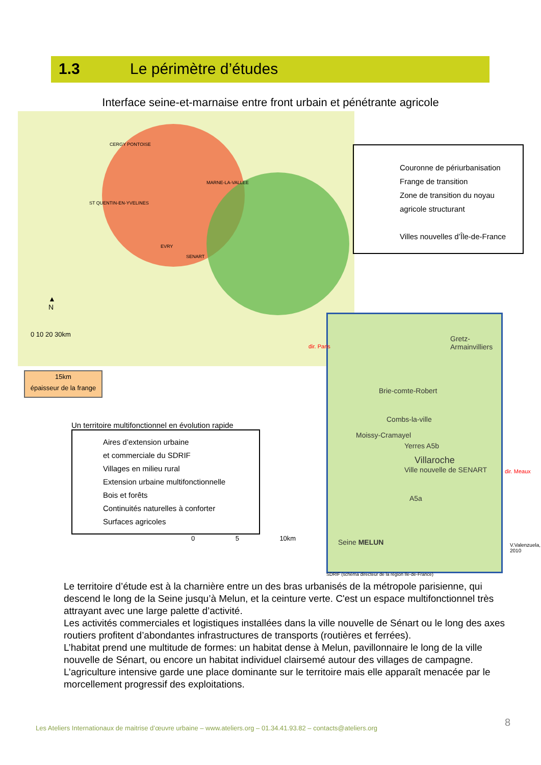1.3 Le périmètre d’études
Interface seine-et-marnaise entre front urbain et pénétrante agricole
CERGY PONTOISE
MARNE-LA-VALLEE
ST QUENTIN-EN-YVELINES
EVRY
SENART
▲
N
0 10 20 30km
Couronne de périurbanisation
Frange de transition
Zone de transition du noyau agricole structurant
Villes nouvelles d’Île-de-France
15km
épaisseur de la frange
Gretz-Armainvilliers
Brie-comte-Robert
Combs-la-ville
Moissy-Cramayel
Yerres A5b
Villaroche
Ville nouvelle de SENART
A5a
Seine MELUN
dir. Paris
dir. Meaux
V.Valenzuela, 2010
SDRIF (schéma directeur de la région Ile-de-France)
Un territoire multifonctionnel en évolution rapide
Aires d’extension urbaine
et commerciale du SDRIF
Villages en milieu rural
Extension urbaine multifonctionnelle
Bois et forêts
Continuités naturelles à conforter
Surfaces agricoles
0 5 10km
Le territoire d’étude est à la charnière entre un des bras urbanisés de la métropole parisienne, qui descend le long de la Seine jusqu’à Melun, et la ceinture verte. C'est un espace multifonctionnel très attrayant avec une large palette d’activité.
Les activités commerciales et logistiques installées dans la ville nouvelle de Sénart ou le long des axes routiers profitent d’abondantes infrastructures de transports (routières et ferrées).
L’habitat prend une multitude de formes: un habitat dense à Melun, pavillonnaire le long de la ville nouvelle de Sénart, ou encore un habitat individuel clairsemé autour des villages de campagne.
L’agriculture intensive garde une place dominante sur le territoire mais elle apparaît menacée par le morcellement progressif des exploitations.
8
Les Ateliers Internationaux de maitrise d’œuvre urbaine – www.ateliers.org – 01.34.41.93.82 – contacts@ateliers.org